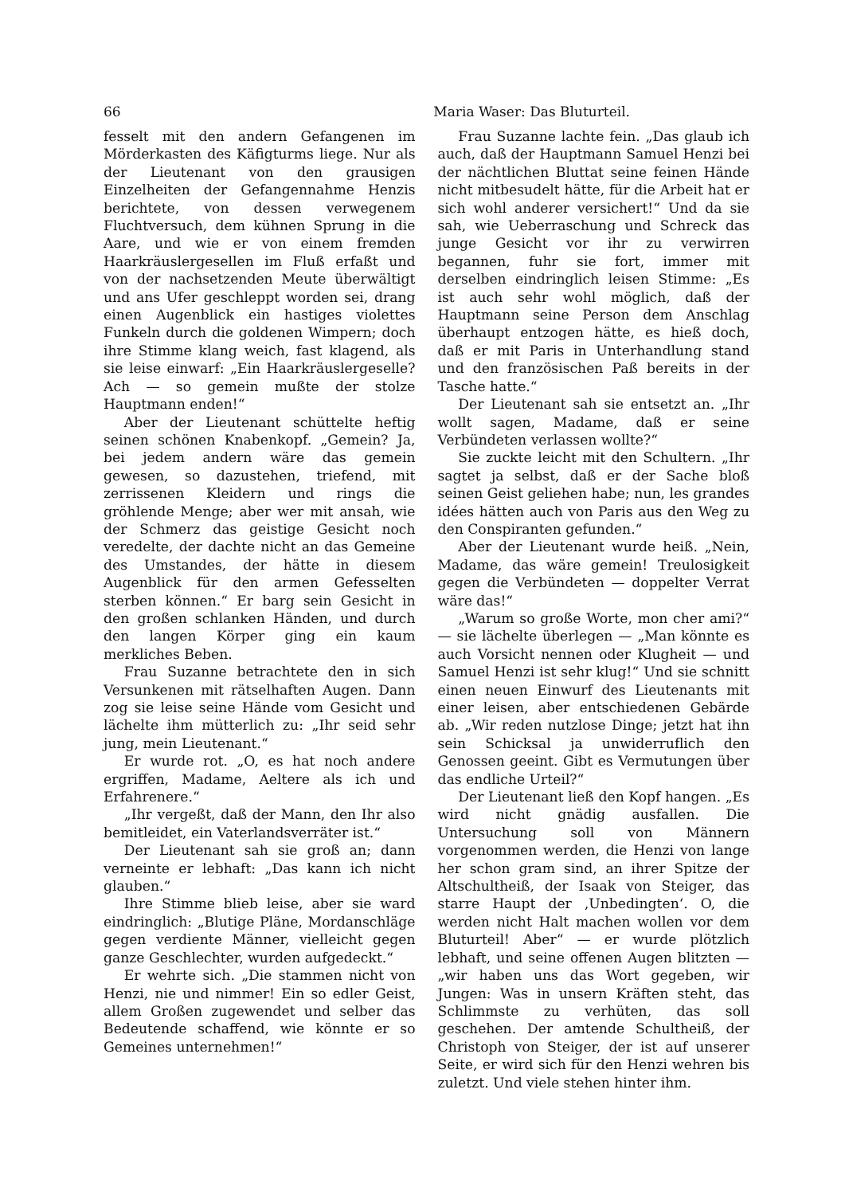66 Maria Waser: Das Bluturteil.
fesselt mit den andern Gefangenen im Mörderkasten des Käfigturms liege. Nur als der Lieutenant von den grausigen Einzelheiten der Gefangennahme Henzis berichtete, von dessen verwegenem Fluchtversuch, dem kühnen Sprung in die Aare, und wie er von einem fremden Haarkräuslergesellen im Fluß erfaßt und von der nachsetzenden Meute überwältigt und ans Ufer geschleppt worden sei, drang einen Augenblick ein hastiges violettes Funkeln durch die goldenen Wimpern; doch ihre Stimme klang weich, fast klagend, als sie leise einwarf: „Ein Haarkräuslergeselle? Ach — so gemein mußte der stolze Hauptmann enden!“
Aber der Lieutenant schüttelte heftig seinen schönen Knabenkopf. „Gemein? Ja, bei jedem andern wäre das gemein gewesen, so dazustehen, triefend, mit zerrissenen Kleidern und rings die gröhlende Menge; aber wer mit ansah, wie der Schmerz das geistige Gesicht noch veredelte, der dachte nicht an das Gemeine des Umstandes, der hätte in diesem Augenblick für den armen Gefesselten sterben können.“ Er barg sein Gesicht in den großen schlanken Händen, und durch den langen Körper ging ein kaum merkliches Beben.
Frau Suzanne betrachtete den in sich Versunkenen mit rätselhaften Augen. Dann zog sie leise seine Hände vom Gesicht und lächelte ihm mütterlich zu: „Ihr seid sehr jung, mein Lieutenant.“
Er wurde rot. „O, es hat noch andere ergriffen, Madame, Aeltere als ich und Erfahrenere.“
„Ihr vergeßt, daß der Mann, den Ihr also bemitleidet, ein Vaterlandsverräter ist.“
Der Lieutenant sah sie groß an; dann verneinte er lebhaft: „Das kann ich nicht glauben.“
Ihre Stimme blieb leise, aber sie ward eindringlich: „Blutige Pläne, Mordanschläge gegen verdiente Männer, vielleicht gegen ganze Geschlechter, wurden aufgedeckt.“
Er wehrte sich. „Die stammen nicht von Henzi, nie und nimmer! Ein so edler Geist, allem Großen zugewendet und selber das Bedeutende schaffend, wie könnte er so Gemeines unternehmen!“
Frau Suzanne lachte fein. „Das glaub ich auch, daß der Hauptmann Samuel Henzi bei der nächtlichen Bluttat seine feinen Hände nicht mitbesudelt hätte, für die Arbeit hat er sich wohl anderer versichert!“ Und da sie sah, wie Ueberraschung und Schreck das junge Gesicht vor ihr zu verwirren begannen, fuhr sie fort, immer mit derselben eindringlich leisen Stimme: „Es ist auch sehr wohl möglich, daß der Hauptmann seine Person dem Anschlag überhaupt entzogen hätte, es hieß doch, daß er mit Paris in Unterhandlung stand und den französischen Paß bereits in der Tasche hatte.“
Der Lieutenant sah sie entsetzt an. „Ihr wollt sagen, Madame, daß er seine Verbündeten verlassen wollte?“
Sie zuckte leicht mit den Schultern. „Ihr sagtet ja selbst, daß er der Sache bloß seinen Geist geliehen habe; nun, les grandes idées hätten auch von Paris aus den Weg zu den Conspiranten gefunden.“
Aber der Lieutenant wurde heiß. „Nein, Madame, das wäre gemein! Treulosigkeit gegen die Verbündeten — doppelter Verrat wäre das!“
„Warum so große Worte, mon cher ami?“ — sie lächelte überlegen — „Man könnte es auch Vorsicht nennen oder Klugheit — und Samuel Henzi ist sehr klug!“ Und sie schnitt einen neuen Einwurf des Lieutenants mit einer leisen, aber entschiedenen Gebärde ab. „Wir reden nutzlose Dinge; jetzt hat ihn sein Schicksal ja unwiderruflich den Genossen geeint. Gibt es Vermutungen über das endliche Urteil?“
Der Lieutenant ließ den Kopf hangen. „Es wird nicht gnädig ausfallen. Die Untersuchung soll von Männern vorgenommen werden, die Henzi von lange her schon gram sind, an ihrer Spitze der Altschultheiß, der Isaak von Steiger, das starre Haupt der ‚Unbedingten‘. O, die werden nicht Halt machen wollen vor dem Bluturteil! Aber“ — er wurde plötzlich lebhaft, und seine offenen Augen blitzten — „wir haben uns das Wort gegeben, wir Jungen: Was in unsern Kräften steht, das Schlimmste zu verhüten, das soll geschehen. Der amtende Schultheiß, der Christoph von Steiger, der ist auf unserer Seite, er wird sich für den Henzi wehren bis zuletzt. Und viele stehen hinter ihm.